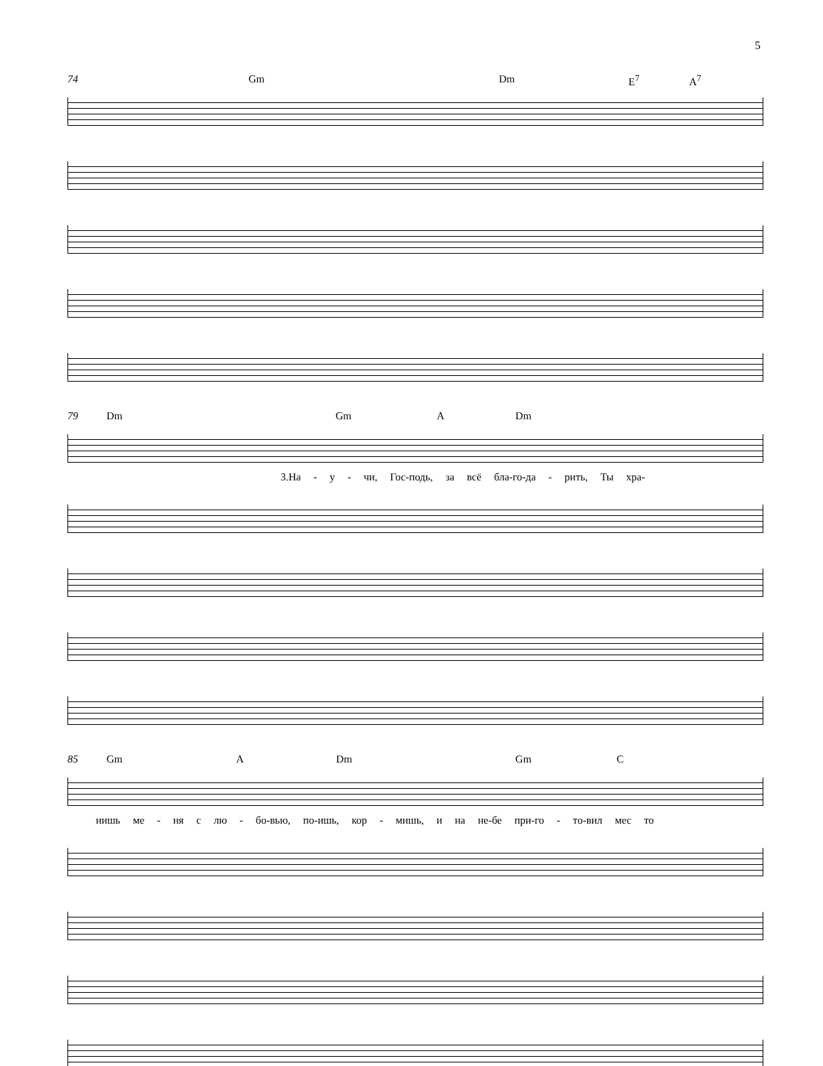5
74 Gm Dm E<sup>7</sup> A<sup>7</sup>
79 Dm Gm A Dm
3.На - у - чи, Гос-подь, за всё бла-го-да - рить, Ты хра-
85 Gm A Dm Gm C
нишь ме - ня с лю - бо-вью, по-ишь, кор - мишь, и на не-бе при-го - то-вил мес то